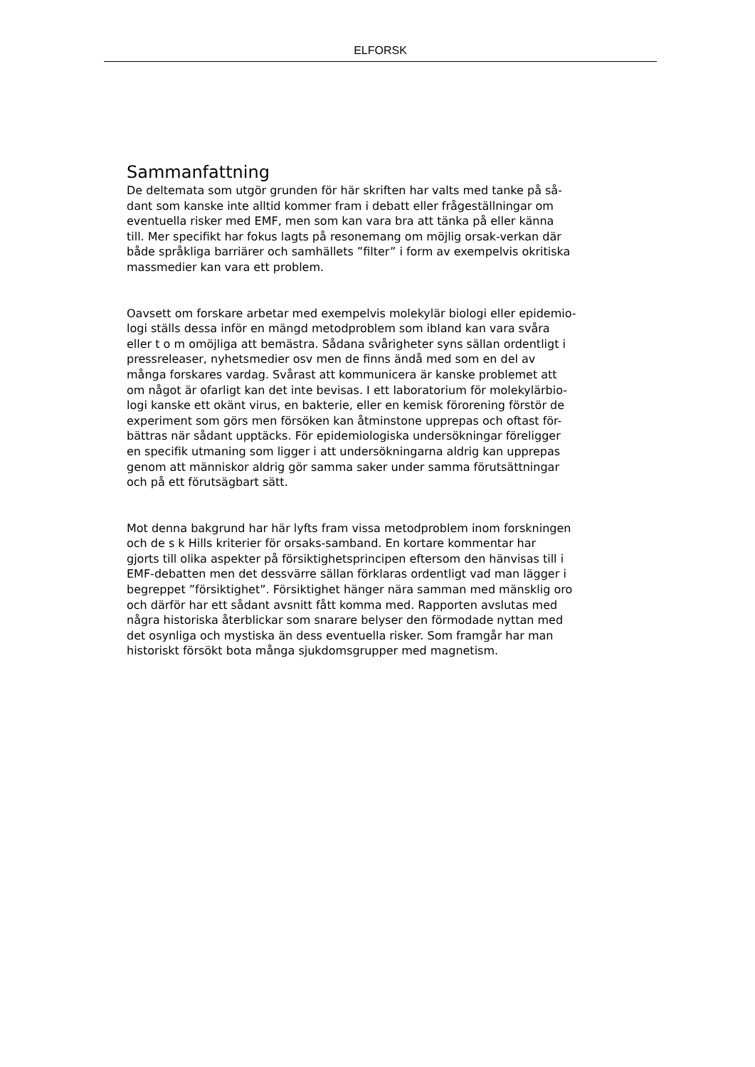ELFORSK
Sammanfattning
De deltemata som utgör grunden för här skriften har valts med tanke på så-
dant som kanske inte alltid kommer fram i debatt eller frågeställningar om
eventuella risker med EMF, men som kan vara bra att tänka på eller känna
till. Mer specifikt har fokus lagts på resonemang om möjlig orsak-verkan där
både språkliga barriärer och samhällets ”filter” i form av exempelvis okritiska
massmedier kan vara ett problem.
Oavsett om forskare arbetar med exempelvis molekylär biologi eller epidemio-
logi ställs dessa inför en mängd metodproblem som ibland kan vara svåra
eller t o m omöjliga att bemästra. Sådana svårigheter syns sällan ordentligt i
pressreleaser, nyhetsmedier osv men de finns ändå med som en del av
många forskares vardag. Svårast att kommunicera är kanske problemet att
om något är ofarligt kan det inte bevisas. I ett laboratorium för molekylärbio-
logi kanske ett okänt virus, en bakterie, eller en kemisk förorening förstör de
experiment som görs men försöken kan åtminstone upprepas och oftast för-
bättras när sådant upptäcks. För epidemiologiska undersökningar föreligger
en specifik utmaning som ligger i att undersökningarna aldrig kan upprepas
genom att människor aldrig gör samma saker under samma förutsättningar
och på ett förutsägbart sätt.
Mot denna bakgrund har här lyfts fram vissa metodproblem inom forskningen
och de s k Hills kriterier för orsaks-samband. En kortare kommentar har
gjorts till olika aspekter på försiktighetsprincipen eftersom den hänvisas till i
EMF-debatten men det dessvärre sällan förklaras ordentligt vad man lägger i
begreppet ”försiktighet”. Försiktighet hänger nära samman med mänsklig oro
och därför har ett sådant avsnitt fått komma med. Rapporten avslutas med
några historiska återblickar som snarare belyser den förmodade nyttan med
det osynliga och mystiska än dess eventuella risker. Som framgår har man
historiskt försökt bota många sjukdomsgrupper med magnetism.